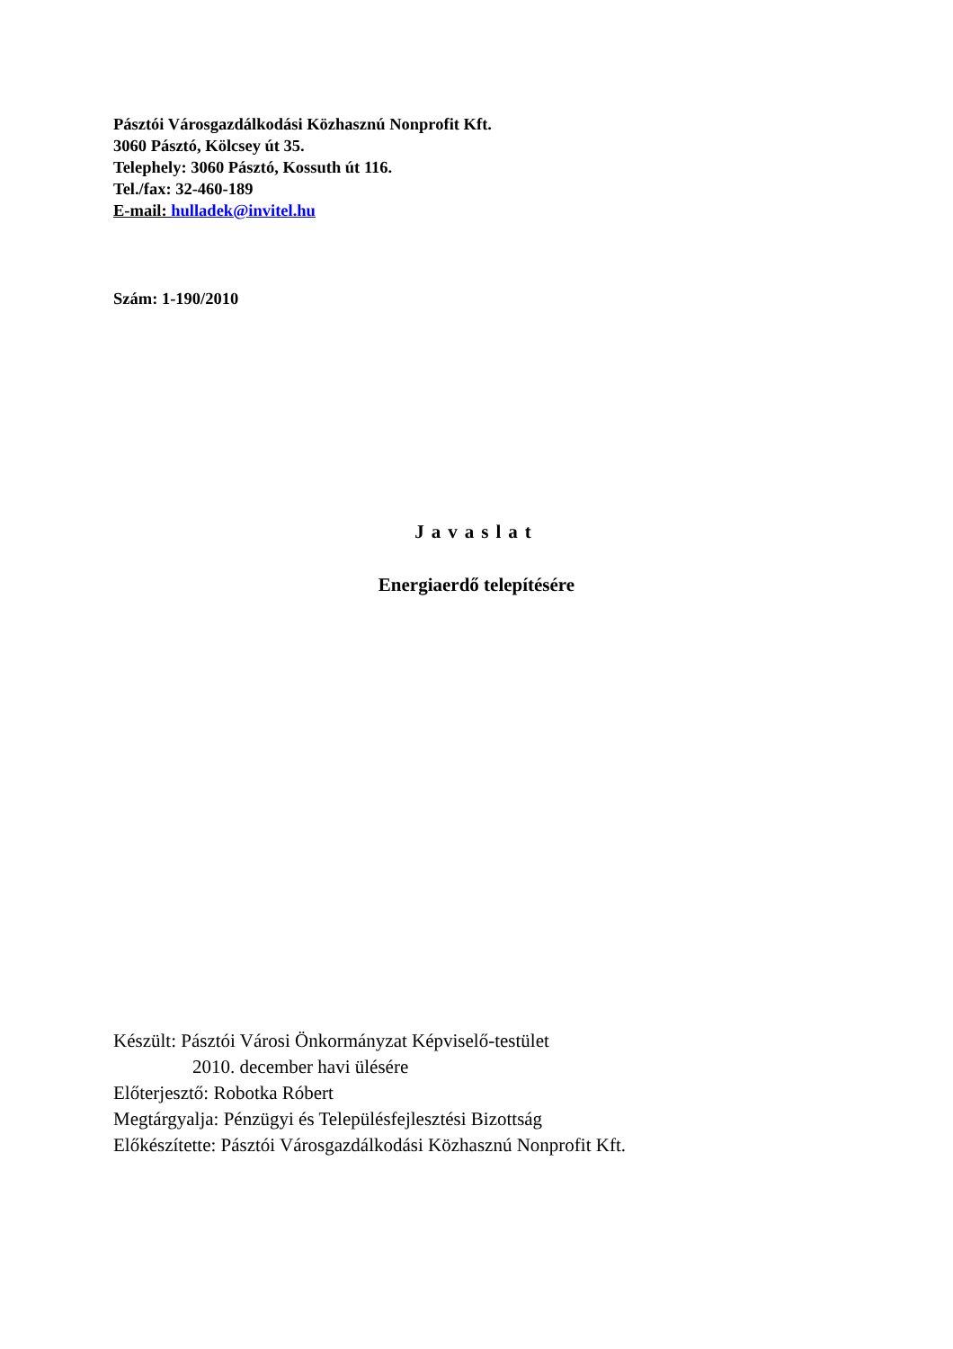Pásztói Városgazdálkodási Közhasznú Nonprofit Kft.
3060 Pásztó, Kölcsey út 35.
Telephely: 3060 Pásztó, Kossuth út 116.
Tel./fax: 32-460-189
E-mail: hulladek@invitel.hu
Szám: 1-190/2010
Javaslat
Energiaerdő telepítésére
Készült: Pásztói Városi Önkormányzat Képviselő-testület
2010. december havi ülésére
Előterjesztő: Robotka Róbert
Megtárgyalja: Pénzügyi és Településfejlesztési Bizottság
Előkészítette: Pásztói Városgazdálkodási Közhasznú Nonprofit Kft.